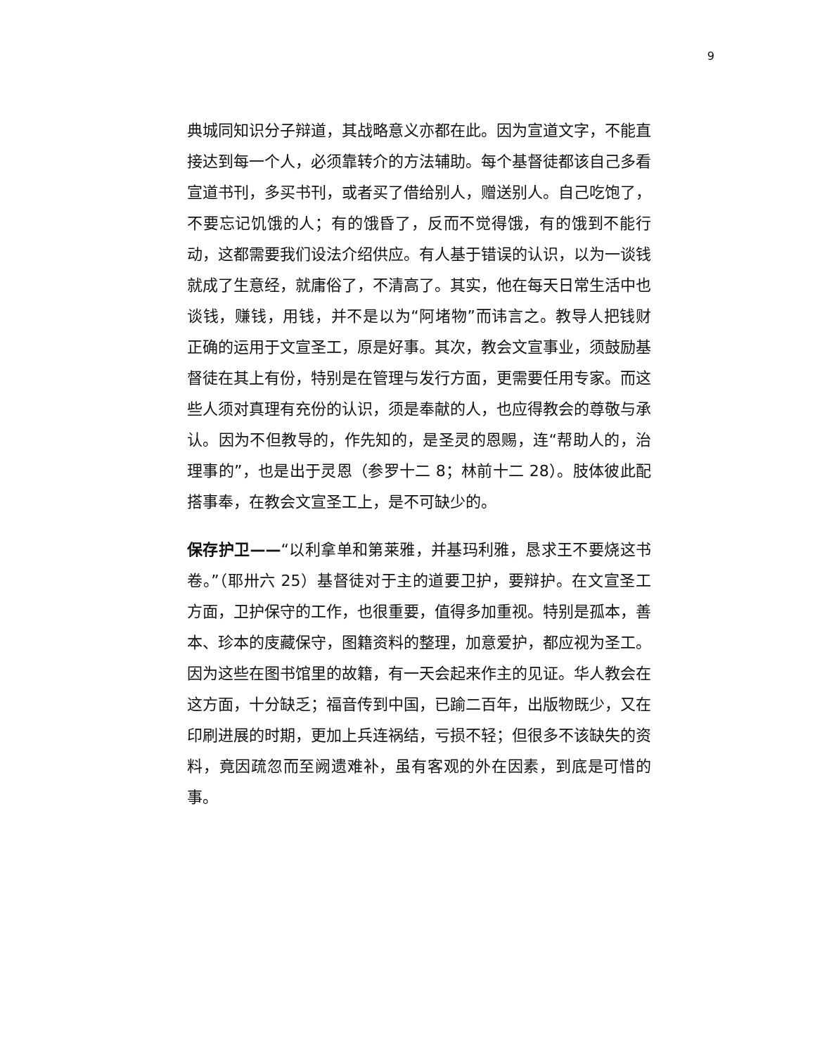9
典城同知识分子辩道，其战略意义亦都在此。因为宣道文字，不能直接达到每一个人，必须靠转介的方法辅助。每个基督徒都该自己多看宣道书刊，多买书刊，或者买了借给别人，赠送别人。自己吃饱了，不要忘记饥饿的人；有的饿昏了，反而不觉得饿，有的饿到不能行动，这都需要我们设法介绍供应。有人基于错误的认识，以为一谈钱就成了生意经，就庸俗了，不清高了。其实，他在每天日常生活中也谈钱，赚钱，用钱，并不是以为“阿堵物”而讳言之。教导人把钱财正确的运用于文宣圣工，原是好事。其次，教会文宣事业，须鼓励基督徒在其上有份，特别是在管理与发行方面，更需要任用专家。而这些人须对真理有充份的认识，须是奉献的人，也应得教会的尊敬与承认。因为不但教导的，作先知的，是圣灵的恩赐，连“帮助人的，治理事的”，也是出于灵恩（参罗十二 8；林前十二 28）。肢体彼此配搭事奉，在教会文宣圣工上，是不可缺少的。
保存护卫——“以利拿单和第莱雅，并基玛利雅，恳求王不要烧这书卷。”（耶卅六 25）基督徒对于主的道要卫护，要辩护。在文宣圣工方面，卫护保守的工作，也很重要，值得多加重视。特别是孤本，善本、珍本的庋藏保守，图籍资料的整理，加意爱护，都应视为圣工。因为这些在图书馆里的故籍，有一天会起来作主的见证。华人教会在这方面，十分缺乏；福音传到中国，已踰二百年，出版物既少，又在印刷进展的时期，更加上兵连祸结，亏损不轻；但很多不该缺失的资料，竟因疏忽而至阙遗难补，虽有客观的外在因素，到底是可惜的事。